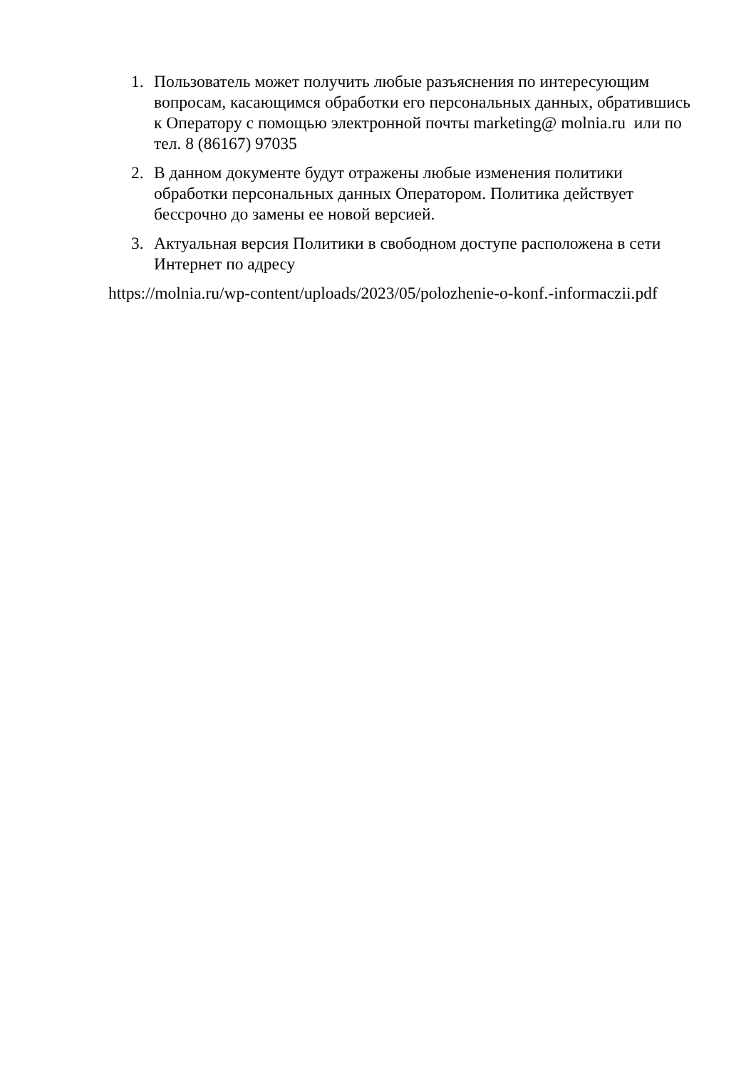1. Пользователь может получить любые разъяснения по интересующим вопросам, касающимся обработки его персональных данных, обратившись к Оператору с помощью электронной почты marketing@ molnia.ru или по тел. 8 (86167) 97035
2. В данном документе будут отражены любые изменения политики обработки персональных данных Оператором. Политика действует бессрочно до замены ее новой версией.
3. Актуальная версия Политики в свободном доступе расположена в сети Интернет по адресу
https://molnia.ru/wp-content/uploads/2023/05/polozhenie-o-konf.-informaczii.pdf